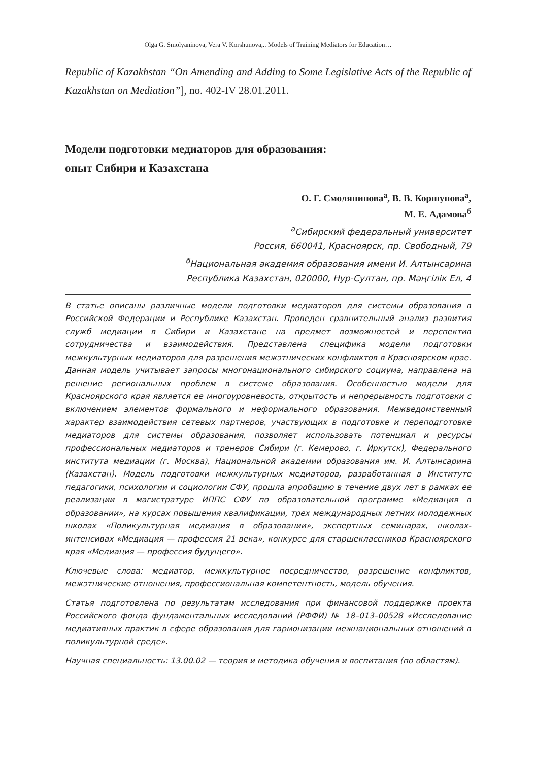Olga G. Smolyaninova, Vera V. Korshunova,.. Models of Training Mediators for Education…
Republic of Kazakhstan “On Amending and Adding to Some Legislative Acts of the Republic of Kazakhstan on Mediation”], no. 402-IV 28.01.2011.
Модели подготовки медиаторов для образования:
опыт Сибири и Казахстана
О. Г. Смолянинова<sup>а</sup>, В. В. Коршунова<sup>а</sup>,
М. Е. Адамова<sup>б</sup>
<sup>а</sup>Сибирский федеральный университет
Россия, 660041, Красноярск, пр. Свободный, 79
<sup>б</sup>Национальная академия образования имени И. Алтынсарина
Республика Казахстан, 020000, Нур-Султан, пр. Мәңгілік Ел, 4
В статье описаны различные модели подготовки медиаторов для системы образования в Российской Федерации и Республике Казахстан. Проведен сравнительный анализ развития служб медиации в Сибири и Казахстане на предмет возможностей и перспектив сотрудничества и взаимодействия. Представлена специфика модели подготовки межкультурных медиаторов для разрешения межэтнических конфликтов в Красноярском крае. Данная модель учитывает запросы многонационального сибирского социума, направлена на решение региональных проблем в системе образования. Особенностью модели для Красноярского края является ее многоуровневость, открытость и непрерывность подготовки с включением элементов формального и неформального образования. Межведомственный характер взаимодействия сетевых партнеров, участвующих в подготовке и переподготовке медиаторов для системы образования, позволяет использовать потенциал и ресурсы профессиональных медиаторов и тренеров Сибири (г. Кемерово, г. Иркутск), Федерального института медиации (г. Москва), Национальной академии образования им. И. Алтынсарина (Казахстан). Модель подготовки межкультурных медиаторов, разработанная в Институте педагогики, психологии и социологии СФУ, прошла апробацию в течение двух лет в рамках ее реализации в магистратуре ИППС СФУ по образовательной программе «Медиация в образовании», на курсах повышения квалификации, трех международных летних молодежных школах «Поликультурная медиация в образовании», экспертных семинарах, школах-интенсивах «Медиация — профессия 21 века», конкурсе для старшеклассников Красноярского края «Медиация — профессия будущего».
Ключевые слова: медиатор, межкультурное посредничество, разрешение конфликтов, межэтнические отношения, профессиональная компетентность, модель обучения.
Статья подготовлена по результатам исследования при финансовой поддержке проекта Российского фонда фундаментальных исследований (РФФИ) № 18–013–00528 «Исследование медиативных практик в сфере образования для гармонизации межнациональных отношений в поликультурной среде».
Научная специальность: 13.00.02 — теория и методика обучения и воспитания (по областям).